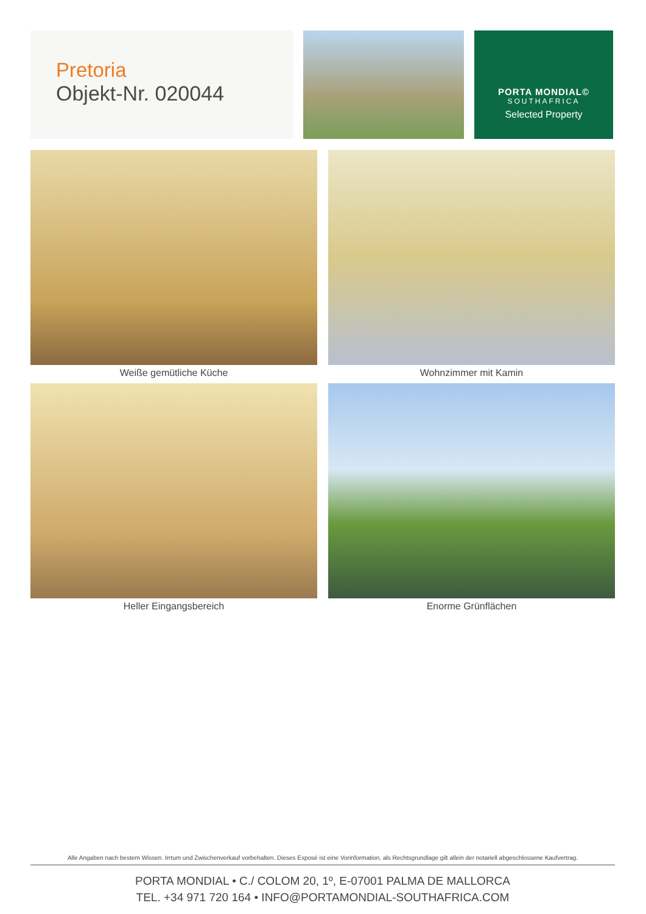Pretoria
Objekt-Nr. 020044
PORTA MONDIAL©
SOUTHAFRICA
Selected Property
Weiße gemütliche Küche
Wohnzimmer mit Kamin
Heller Eingangsbereich
Enorme Grünflächen
Alle Angaben nach bestem Wissen. Irrtum und Zwischenverkauf vorbehalten. Dieses Exposé ist eine Vorinformation, als Rechtsgrundlage gilt allein der notariell abgeschlossene Kaufvertrag.
PORTA MONDIAL • C./ COLOM 20, 1º, E-07001 PALMA DE MALLORCA
TEL. +34 971 720 164 • INFO@PORTAMONDIAL-SOUTHAFRICA.COM